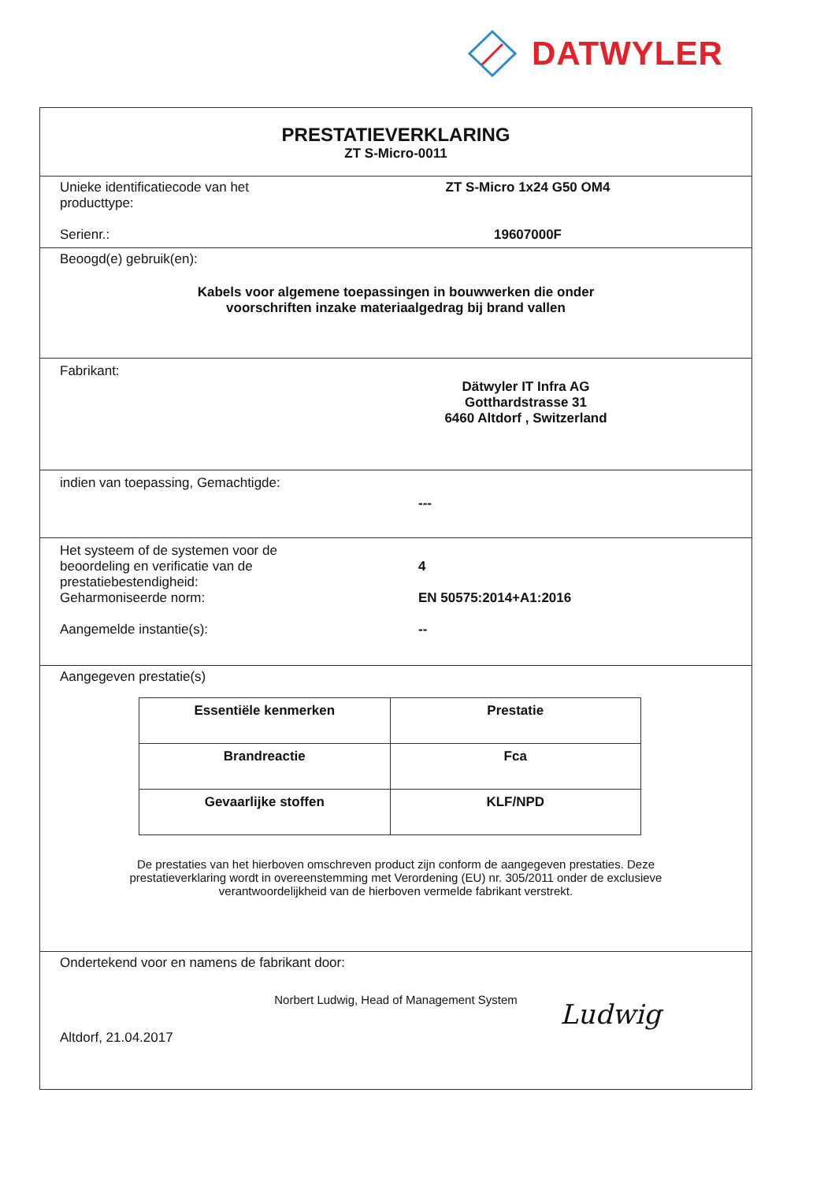DATWYLER
PRESTATIEVERKLARING
ZT S-Micro-0011
Unieke identificatiecode van het
producttype:
ZT S-Micro 1x24 G50 OM4
Serienr.: 19607000F
Beoogd(e) gebruik(en):
Kabels voor algemene toepassingen in bouwwerken die onder
voorschriften inzake materiaalgedrag bij brand vallen
Fabrikant:
Dätwyler IT Infra AG
Gotthardstrasse 31
6460 Altdorf , Switzerland
indien van toepassing, Gemachtigde:
---
Het systeem of de systemen voor de
beoordeling en verificatie van de
prestatiebestendigheid:
4
Geharmoniseerde norm: EN 50575:2014+A1:2016
Aangemelde instantie(s): --
Aangegeven prestatie(s)
| Essentiële kenmerken | Prestatie |
| --- | --- |
| Brandreactie | Fca |
| Gevaarlijke stoffen | KLF/NPD |
De prestaties van het hierboven omschreven product zijn conform de aangegeven prestaties. Deze
prestatieverklaring wordt in overeenstemming met Verordening (EU) nr. 305/2011 onder de exclusieve
verantwoordelijkheid van de hierboven vermelde fabrikant verstrekt.
Ondertekend voor en namens de fabrikant door:
Norbert Ludwig, Head of Management System
Altdorf, 21.04.2017
Ludwig